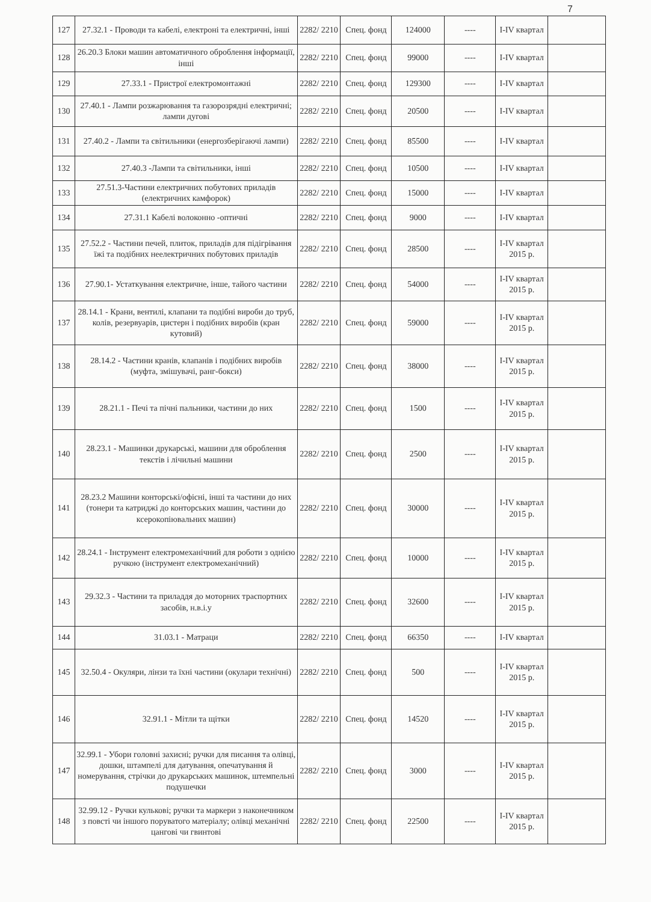7
| 127 | 27.32.1 - Проводи та кабелі, електроні та електричні, інші | 2282/ 2210 | Спец. фонд | 124000 | ---- | I-IV квартал | |
| 128 | 26.20.3 Блоки машин автоматичного оброблення інформації, інші | 2282/ 2210 | Спец. фонд | 99000 | ---- | I-IV квартал | |
| 129 | 27.33.1 - Пристрої електромонтажні | 2282/ 2210 | Спец. фонд | 129300 | ---- | I-IV квартал | |
| 130 | 27.40.1 - Лампи розжарювання та газорозрядні електричні; лампи дугові | 2282/ 2210 | Спец. фонд | 20500 | ---- | I-IV квартал | |
| 131 | 27.40.2 - Лампи та світильники (енергозберігаючі лампи) | 2282/ 2210 | Спец. фонд | 85500 | ---- | I-IV квартал | |
| 132 | 27.40.3 -Лампи та світильники, інші | 2282/ 2210 | Спец. фонд | 10500 | ---- | I-IV квартал | |
| 133 | 27.51.3-Частини електричних побутових приладів (електричних камфорок) | 2282/ 2210 | Спец. фонд | 15000 | ---- | I-IV квартал | |
| 134 | 27.31.1 Кабелі волоконно -оптичні | 2282/ 2210 | Спец. фонд | 9000 | ---- | I-IV квартал | |
| 135 | 27.52.2 - Частини печей, плиток, приладів для підігрівання їжі та подібних неелектричних побутових приладів | 2282/ 2210 | Спец. фонд | 28500 | ---- | I-IV квартал 2015 р. | |
| 136 | 27.90.1- Устаткування електричне, інше, тайого частини | 2282/ 2210 | Спец. фонд | 54000 | ---- | I-IV квартал 2015 р. | |
| 137 | 28.14.1 - Крани, вентилі, клапани та подібні вироби до труб, колів, резервуарів, цистерн і подібних виробів (кран кутовий) | 2282/ 2210 | Спец. фонд | 59000 | ---- | I-IV квартал 2015 р. | |
| 138 | 28.14.2 - Частини кранів, клапанів і подібних виробів (муфта, змішувачі, ранг-бокси) | 2282/ 2210 | Спец. фонд | 38000 | ---- | I-IV квартал 2015 р. | |
| 139 | 28.21.1 - Печі та пічні пальники, частини до них | 2282/ 2210 | Спец. фонд | 1500 | ---- | I-IV квартал 2015 р. | |
| 140 | 28.23.1 - Машинки друкарські, машини для оброблення текстів і лічильні машини | 2282/ 2210 | Спец. фонд | 2500 | ---- | I-IV квартал 2015 р. | |
| 141 | 28.23.2 Машини конторські/офісні, інші та частини до них (тонери та катриджі до конторських машин, частини до ксерокопіювальних машин) | 2282/ 2210 | Спец. фонд | 30000 | ---- | I-IV квартал 2015 р. | |
| 142 | 28.24.1 - Інструмент електромеханічний для роботи з однією ручкою (інструмент електромеханічний) | 2282/ 2210 | Спец. фонд | 10000 | ---- | I-IV квартал 2015 р. | |
| 143 | 29.32.3 - Частини та приладдя до моторних траспортних засобів, н.в.і.у | 2282/ 2210 | Спец. фонд | 32600 | ---- | I-IV квартал 2015 р. | |
| 144 | 31.03.1 - Матраци | 2282/ 2210 | Спец. фонд | 66350 | ---- | I-IV квартал | |
| 145 | 32.50.4 - Окуляри, лінзи та їхні частини (окулари технічні) | 2282/ 2210 | Спец. фонд | 500 | ---- | I-IV квартал 2015 р. | |
| 146 | 32.91.1 - Мітли та щітки | 2282/ 2210 | Спец. фонд | 14520 | ---- | I-IV квартал 2015 р. | |
| 147 | 32.99.1 - Убори головні захисні; ручки для писання та олівці, дошки, штампелі для датування, опечатування й номерування, стрічки до друкарських машинок, штемпельні подушечки | 2282/ 2210 | Спец. фонд | 3000 | ---- | I-IV квартал 2015 р. | |
| 148 | 32.99.12 - Ручки кулькові; ручки та маркери з наконечником з повсті чи іншого поруватого матеріалу; олівці механічні цангові чи гвинтові | 2282/ 2210 | Спец. фонд | 22500 | ---- | I-IV квартал 2015 р. | |